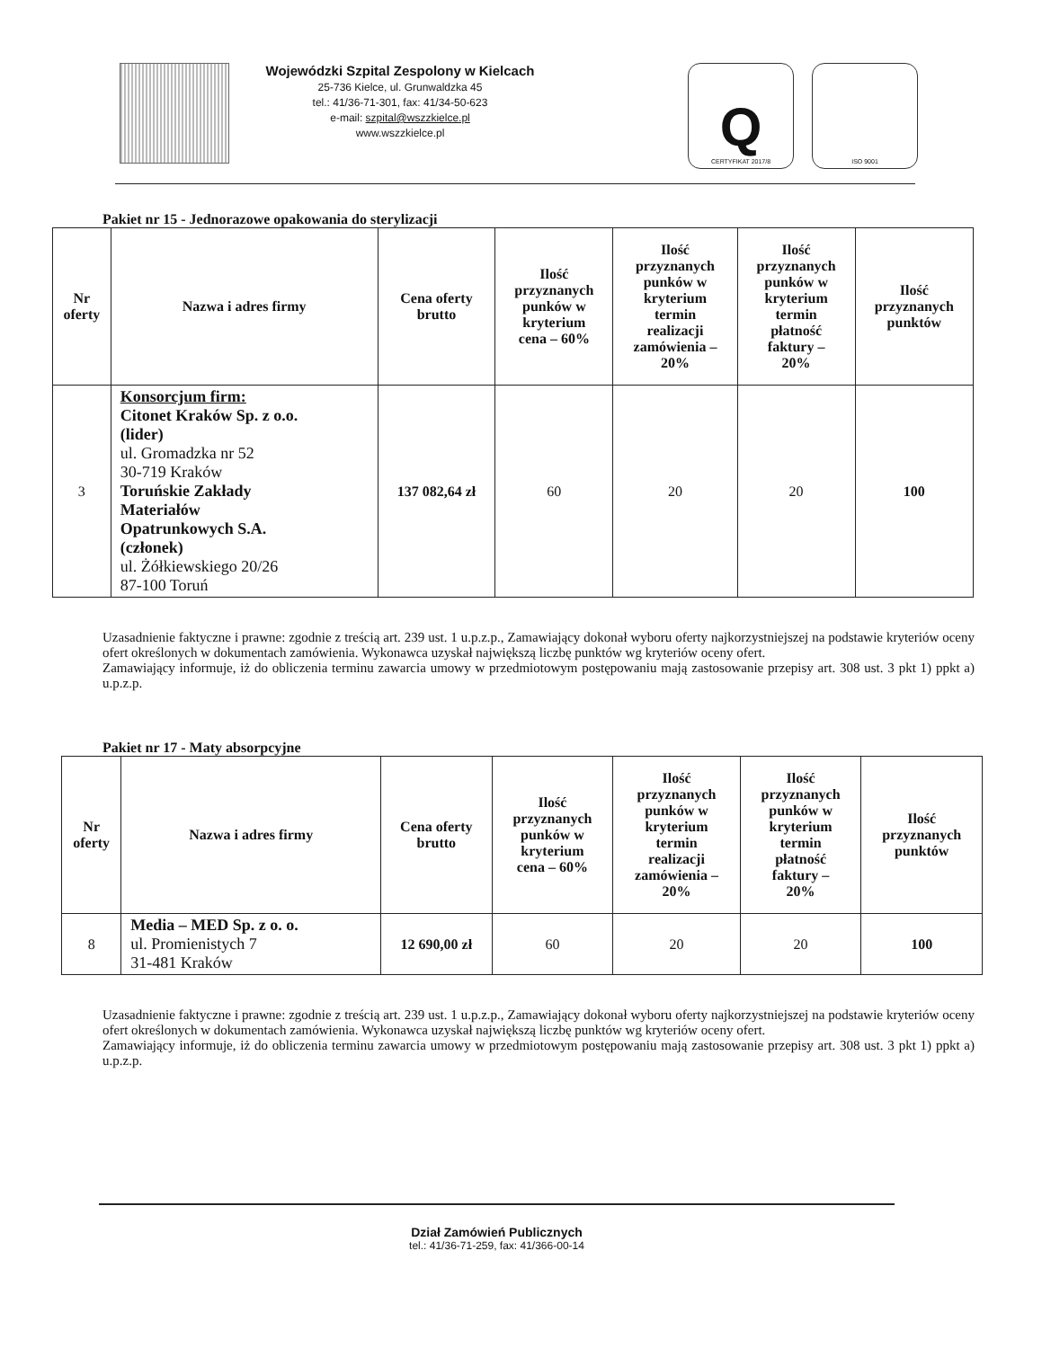Wojewódzki Szpital Zespolony w Kielcach
25-736 Kielce, ul. Grunwaldzka 45
tel.: 41/36-71-301, fax: 41/34-50-623
e-mail: szpital@wszzkielce.pl
www.wszzkielce.pl
Q
CERTYFIKAT 2017/8
ISO 9001
Pakiet nr 15 - Jednorazowe opakowania do sterylizacji
| Nr oferty | Nazwa i adres firmy | Cena oferty brutto | Ilość przyznanych punków w kryterium cena – 60% | Ilość przyznanych punków w kryterium termin realizacji zamówienia – 20% | Ilość przyznanych punków w kryterium termin płatność faktury – 20% | Ilość przyznanych punktów |
| --- | --- | --- | --- | --- | --- | --- |
| 3 | Konsorcjum firm: Citonet Kraków Sp. z o.o. (lider) ul. Gromadzka nr 52 30-719 Kraków Toruńskie Zakłady Materiałów Opatrunkowych S.A. (członek) ul. Żółkiewskiego 20/26 87-100 Toruń | 137 082,64 zł | 60 | 20 | 20 | 100 |
Uzasadnienie faktyczne i prawne: zgodnie z treścią art. 239 ust. 1 u.p.z.p., Zamawiający dokonał wyboru oferty najkorzystniejszej na podstawie kryteriów oceny ofert określonych w dokumentach zamówienia. Wykonawca uzyskał największą liczbę punktów wg kryteriów oceny ofert.
Zamawiający informuje, iż do obliczenia terminu zawarcia umowy w przedmiotowym postępowaniu mają zastosowanie przepisy art. 308 ust. 3 pkt 1) ppkt a) u.p.z.p.
Pakiet nr 17 - Maty absorpcyjne
| Nr oferty | Nazwa i adres firmy | Cena oferty brutto | Ilość przyznanych punków w kryterium cena – 60% | Ilość przyznanych punków w kryterium termin realizacji zamówienia – 20% | Ilość przyznanych punków w kryterium termin płatność faktury – 20% | Ilość przyznanych punktów |
| --- | --- | --- | --- | --- | --- | --- |
| 8 | Media – MED Sp. z o. o. ul. Promienistych 7 31-481 Kraków | 12 690,00 zł | 60 | 20 | 20 | 100 |
Uzasadnienie faktyczne i prawne: zgodnie z treścią art. 239 ust. 1 u.p.z.p., Zamawiający dokonał wyboru oferty najkorzystniejszej na podstawie kryteriów oceny ofert określonych w dokumentach zamówienia. Wykonawca uzyskał największą liczbę punktów wg kryteriów oceny ofert.
Zamawiający informuje, iż do obliczenia terminu zawarcia umowy w przedmiotowym postępowaniu mają zastosowanie przepisy art. 308 ust. 3 pkt 1) ppkt a) u.p.z.p.
Dział Zamówień Publicznych
tel.: 41/36-71-259, fax: 41/366-00-14